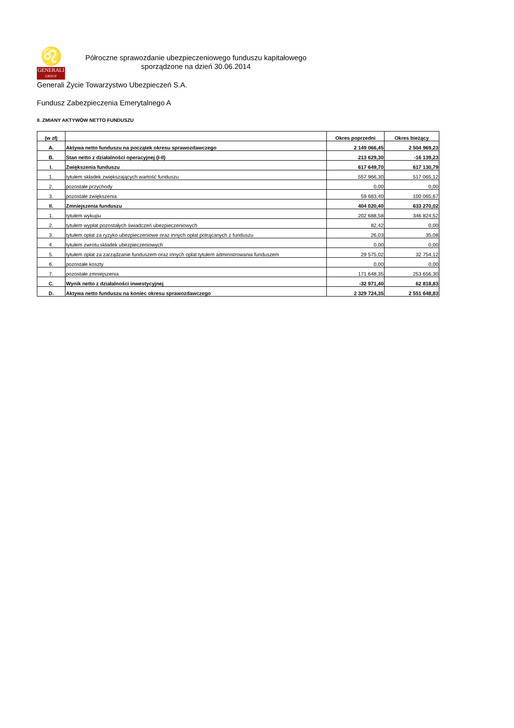♌
GENERALI
GROUP
Półroczne sprawozdanie ubezpieczeniowego funduszu kapitałowego
sporządzone na dzień 30.06.2014
Generali Życie Towarzystwo Ubezpieczeń S.A.
Fundusz Zabezpieczenia Emerytalnego A
II. ZMIANY AKTYWÓW NETTO FUNDUSZU
| (w zł) | | Okres poprzedni | Okres bieżący |
| --- | --- | --- | --- |
| A. | Aktywa netto funduszu na początek okresu sprawozdawczego | 2 149 066,45 | 2 504 969,23 |
| B. | Stan netto z działalności operacyjnej (I-II) | 213 629,30 | -16 139,23 |
| I. | Zwiększenia funduszu | 617 649,70 | 617 130,79 |
| 1. | tytułem składek zwiększających wartość funduszu | 557 966,30 | 517 065,12 |
| 2. | pozostałe przychody | 0,00 | 0,00 |
| 3. | pozostałe zwiększenia | 59 683,40 | 100 065,67 |
| II. | Zmniejszenia funduszu | 404 020,40 | 633 270,02 |
| 1. | tytułem wykupu | 202 688,58 | 346 824,52 |
| 2. | tytułem wypłat pozostałych świadczeń ubezpieczeniowych | 82,42 | 0,00 |
| 3. | tytułem opłat za ryzyko ubezpieczeniowe oraz innych opłat potrącanych z funduszu | 26,03 | 35,08 |
| 4. | tytułem zwrotu składek ubezpieczeniowych | 0,00 | 0,00 |
| 5. | tytułem opłat za zarządzanie funduszem oraz innych opłat tytułem administrowania funduszem | 29 575,02 | 32 754,12 |
| 6. | pozostałe koszty | 0,00 | 0,00 |
| 7. | pozostałe zmniejszenia | 171 648,35 | 253 656,30 |
| C. | Wynik netto z działalności inwestycyjnej | -32 971,40 | 62 818,83 |
| D. | Aktywa netto funduszu na koniec okresu sprawozdawczego | 2 329 724,35 | 2 551 648,83 |